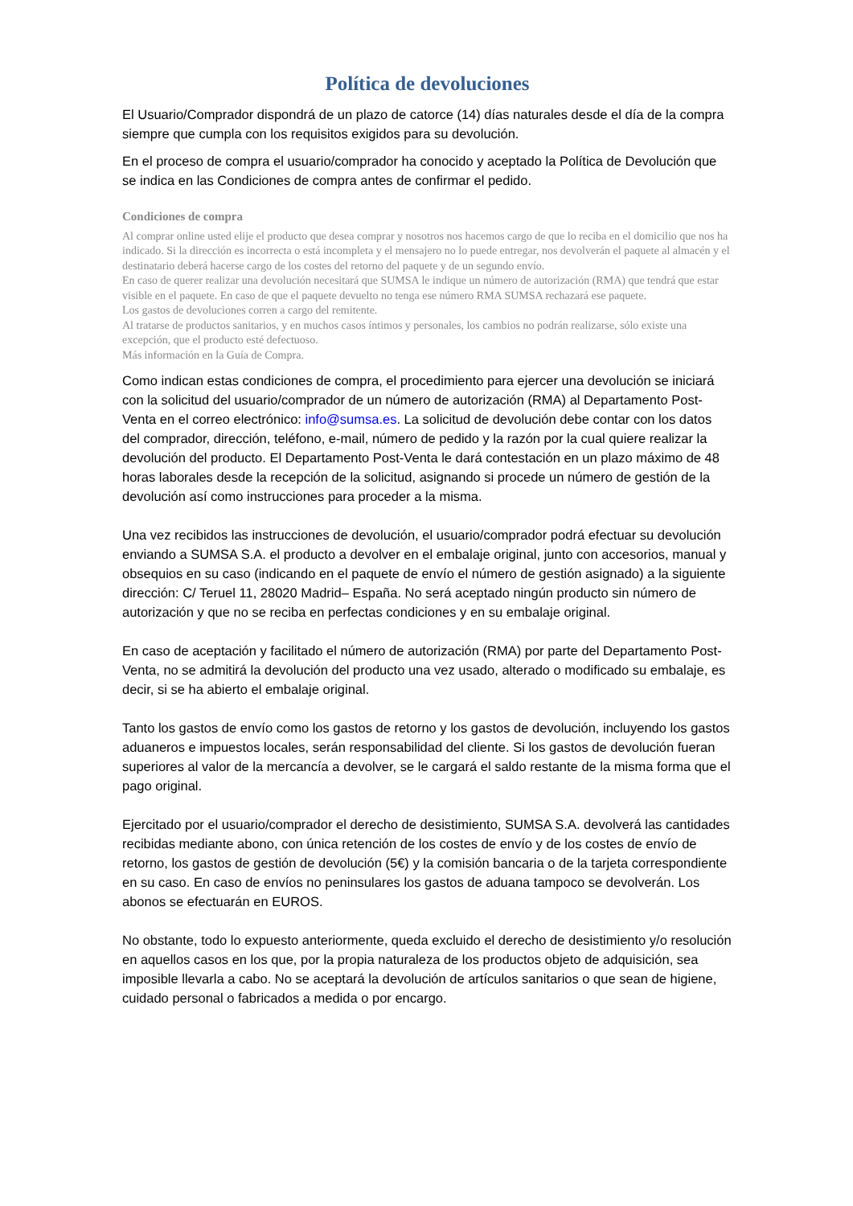Política de devoluciones
El Usuario/Comprador dispondrá de un plazo de catorce (14) días naturales desde el día de la compra siempre que cumpla con los requisitos exigidos para su devolución.
En el proceso de compra el usuario/comprador ha conocido y aceptado la Política de Devolución que se indica en las Condiciones de compra antes de confirmar el pedido.
Condiciones de compra
Al comprar online usted elije el producto que desea comprar y nosotros nos hacemos cargo de que lo reciba en el domicilio que nos ha indicado. Si la dirección es incorrecta o está incompleta y el mensajero no lo puede entregar, nos devolverán el paquete al almacén y el destinatario deberá hacerse cargo de los costes del retorno del paquete y de un segundo envío.
En caso de querer realizar una devolución necesitará que SUMSA le indique un número de autorización (RMA) que tendrá que estar visible en el paquete. En caso de que el paquete devuelto no tenga ese número RMA SUMSA rechazará ese paquete.
Los gastos de devoluciones corren a cargo del remitente.
Al tratarse de productos sanitarios, y en muchos casos íntimos y personales, los cambios no podrán realizarse, sólo existe una excepción, que el producto esté defectuoso.
Más información en la Guía de Compra.
Como indican estas condiciones de compra, el procedimiento para ejercer una devolución se iniciará con la solicitud del usuario/comprador de un número de autorización (RMA) al Departamento Post-Venta en el correo electrónico: info@sumsa.es. La solicitud de devolución debe contar con los datos del comprador, dirección, teléfono, e-mail, número de pedido y la razón por la cual quiere realizar la devolución del producto. El Departamento Post-Venta le dará contestación en un plazo máximo de 48 horas laborales desde la recepción de la solicitud, asignando si procede un número de gestión de la devolución así como instrucciones para proceder a la misma.
Una vez recibidos las instrucciones de devolución, el usuario/comprador podrá efectuar su devolución enviando a SUMSA S.A. el producto a devolver en el embalaje original, junto con accesorios, manual y obsequios en su caso (indicando en el paquete de envío el número de gestión asignado) a la siguiente dirección: C/ Teruel 11, 28020 Madrid– España. No será aceptado ningún producto sin número de autorización y que no se reciba en perfectas condiciones y en su embalaje original.
En caso de aceptación y facilitado el número de autorización (RMA) por parte del Departamento Post-Venta, no se admitirá la devolución del producto una vez usado, alterado o modificado su embalaje, es decir, si se ha abierto el embalaje original.
Tanto los gastos de envío como los gastos de retorno y los gastos de devolución, incluyendo los gastos aduaneros e impuestos locales, serán responsabilidad del cliente. Si los gastos de devolución fueran superiores al valor de la mercancía a devolver, se le cargará el saldo restante de la misma forma que el pago original.
Ejercitado por el usuario/comprador el derecho de desistimiento, SUMSA S.A. devolverá las cantidades recibidas mediante abono, con única retención de los costes de envío y de los costes de envío de retorno, los gastos de gestión de devolución (5€) y la comisión bancaria o de la tarjeta correspondiente en su caso. En caso de envíos no peninsulares los gastos de aduana tampoco se devolverán. Los abonos se efectuarán en EUROS.
No obstante, todo lo expuesto anteriormente, queda excluido el derecho de desistimiento y/o resolución en aquellos casos en los que, por la propia naturaleza de los productos objeto de adquisición, sea imposible llevarla a cabo. No se aceptará la devolución de artículos sanitarios o que sean de higiene, cuidado personal o fabricados a medida o por encargo.